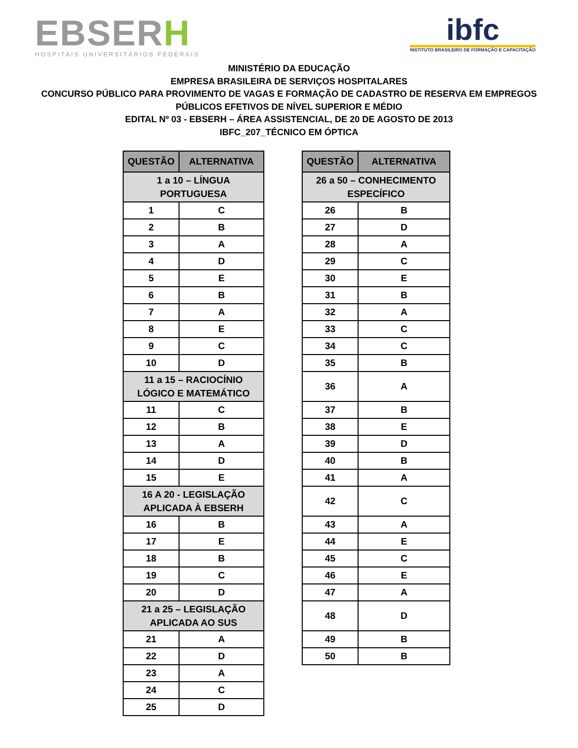EBSERH
HOSPITAIS UNIVERSITÁRIOS FEDERAIS
ibfc
INSTITUTO BRASILEIRO DE FORMAÇÃO E CAPACITAÇÃO
MINISTÉRIO DA EDUCAÇÃO
EMPRESA BRASILEIRA DE SERVIÇOS HOSPITALARES
CONCURSO PÚBLICO PARA PROVIMENTO DE VAGAS E FORMAÇÃO DE CADASTRO DE RESERVA EM EMPREGOS
PÚBLICOS EFETIVOS DE NÍVEL SUPERIOR E MÉDIO
EDITAL Nº 03 - EBSERH – ÁREA ASSISTENCIAL, DE 20 DE AGOSTO DE 2013
IBFC_207_TÉCNICO EM ÓPTICA
| QUESTÃO | ALTERNATIVA |
| --- | --- |
| 1 a 10 – LÍNGUA PORTUGUESA | |
| 1 | C |
| 2 | B |
| 3 | A |
| 4 | D |
| 5 | E |
| 6 | B |
| 7 | A |
| 8 | E |
| 9 | C |
| 10 | D |
| 11 a 15 – RACIOCÍNIO LÓGICO E MATEMÁTICO | |
| 11 | C |
| 12 | B |
| 13 | A |
| 14 | D |
| 15 | E |
| 16 A 20 - LEGISLAÇÃO APLICADA À EBSERH | |
| 16 | B |
| 17 | E |
| 18 | B |
| 19 | C |
| 20 | D |
| 21 a 25 – LEGISLAÇÃO APLICADA AO SUS | |
| 21 | A |
| 22 | D |
| 23 | A |
| 24 | C |
| 25 | D |
| QUESTÃO | ALTERNATIVA |
| --- | --- |
| 26 a 50 – CONHECIMENTO ESPECÍFICO | |
| 26 | B |
| 27 | D |
| 28 | A |
| 29 | C |
| 30 | E |
| 31 | B |
| 32 | A |
| 33 | C |
| 34 | C |
| 35 | B |
| 36 | A |
| 37 | B |
| 38 | E |
| 39 | D |
| 40 | B |
| 41 | A |
| 42 | C |
| 43 | A |
| 44 | E |
| 45 | C |
| 46 | E |
| 47 | A |
| 48 | D |
| 49 | B |
| 50 | B |